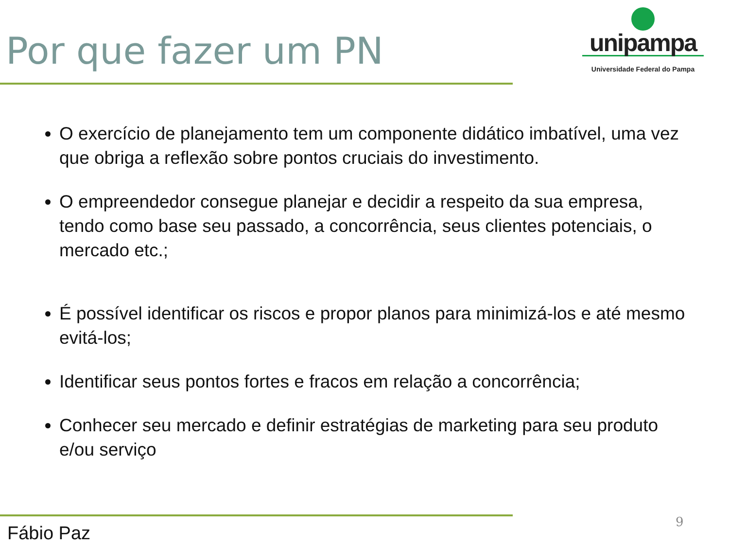Por que fazer um PN
unipampa
Universidade Federal do Pampa
O exercício de planejamento tem um componente didático imbatível, uma vez que obriga a reflexão sobre pontos cruciais do investimento.
O empreendedor consegue planejar e decidir a respeito da sua empresa, tendo como base seu passado, a concorrência, seus clientes potenciais, o mercado etc.;
É possível identificar os riscos e propor planos para minimizá-los e até mesmo evitá-los;
Identificar seus pontos fortes e fracos em relação a concorrência;
Conhecer seu mercado e definir estratégias de marketing para seu produto e/ou serviço
Fábio Paz
9